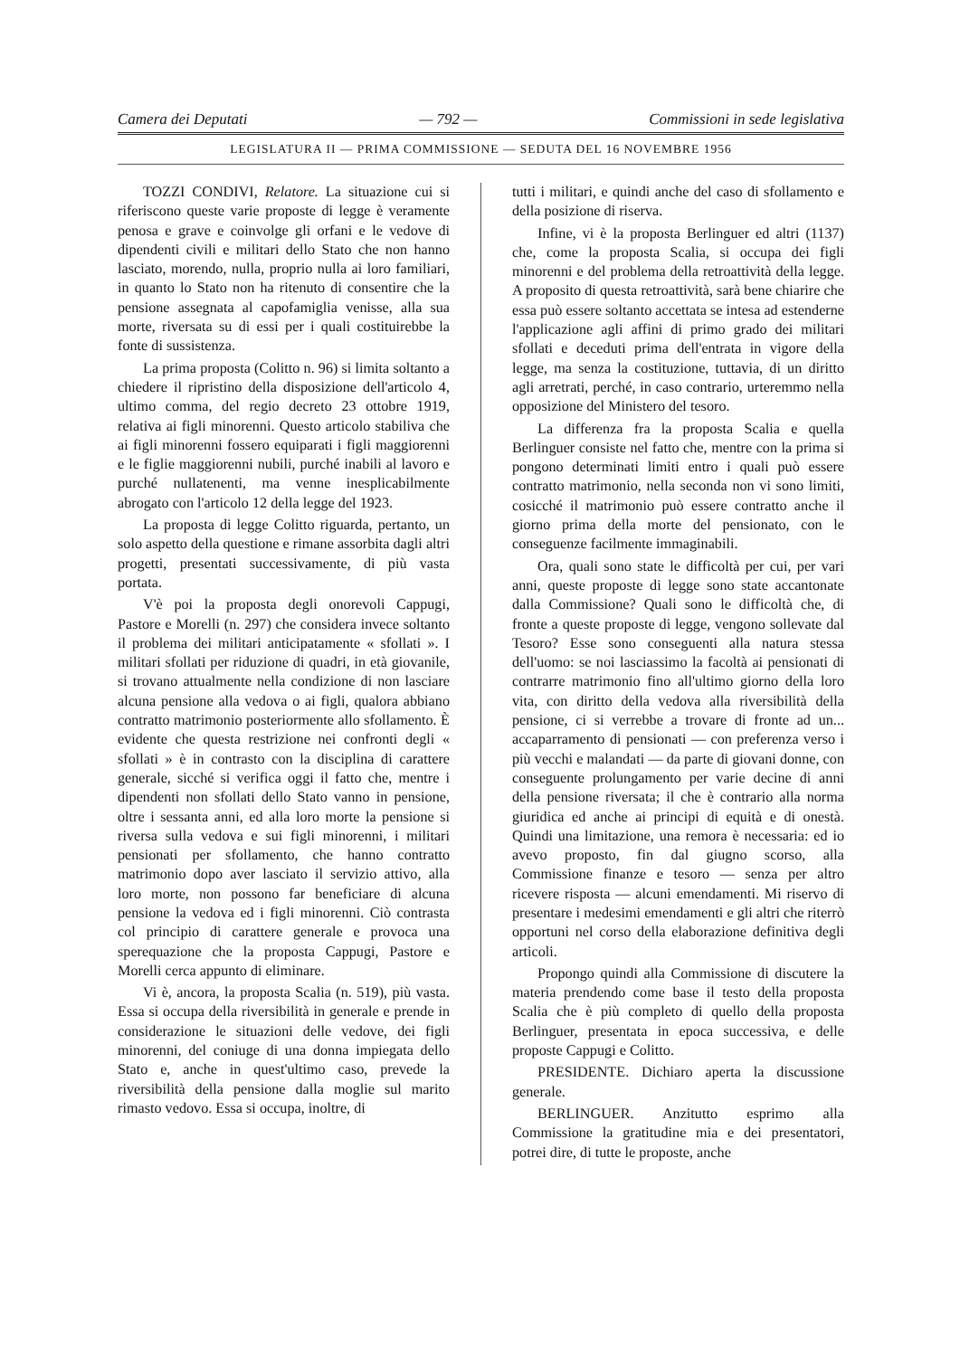Camera dei Deputati — 792 — Commissioni in sede legislativa
LEGISLATURA II — PRIMA COMMISSIONE — SEDUTA DEL 16 NOVEMBRE 1956
TOZZI CONDIVI, Relatore. La situazione cui si riferiscono queste varie proposte di legge è veramente penosa e grave e coinvolge gli orfani e le vedove di dipendenti civili e militari dello Stato che non hanno lasciato, morendo, nulla, proprio nulla ai loro familiari, in quanto lo Stato non ha ritenuto di consentire che la pensione assegnata al capofamiglia venisse, alla sua morte, riversata su di essi per i quali costituirebbe la fonte di sussistenza.
La prima proposta (Colitto n. 96) si limita soltanto a chiedere il ripristino della disposizione dell'articolo 4, ultimo comma, del regio decreto 23 ottobre 1919, relativa ai figli minorenni. Questo articolo stabiliva che ai figli minorenni fossero equiparati i figli maggiorenni e le figlie maggiorenni nubili, purché inabili al lavoro e purché nullatenenti, ma venne inesplicabilmente abrogato con l'articolo 12 della legge del 1923.
La proposta di legge Colitto riguarda, pertanto, un solo aspetto della questione e rimane assorbita dagli altri progetti, presentati successivamente, di più vasta portata.
V'è poi la proposta degli onorevoli Cappugi, Pastore e Morelli (n. 297) che considera invece soltanto il problema dei militari anticipatamente « sfollati ». I militari sfollati per riduzione di quadri, in età giovanile, si trovano attualmente nella condizione di non lasciare alcuna pensione alla vedova o ai figli, qualora abbiano contratto matrimonio posteriormente allo sfollamento. È evidente che questa restrizione nei confronti degli « sfollati » è in contrasto con la disciplina di carattere generale, sicché si verifica oggi il fatto che, mentre i dipendenti non sfollati dello Stato vanno in pensione, oltre i sessanta anni, ed alla loro morte la pensione si riversa sulla vedova e sui figli minorenni, i militari pensionati per sfollamento, che hanno contratto matrimonio dopo aver lasciato il servizio attivo, alla loro morte, non possono far beneficiare di alcuna pensione la vedova ed i figli minorenni. Ciò contrasta col principio di carattere generale e provoca una sperequazione che la proposta Cappugi, Pastore e Morelli cerca appunto di eliminare.
Vi è, ancora, la proposta Scalia (n. 519), più vasta. Essa si occupa della riversibilità in generale e prende in considerazione le situazioni delle vedove, dei figli minorenni, del coniuge di una donna impiegata dello Stato e, anche in quest'ultimo caso, prevede la riversibilità della pensione dalla moglie sul marito rimasto vedovo. Essa si occupa, inoltre, di
tutti i militari, e quindi anche del caso di sfollamento e della posizione di riserva.
Infine, vi è la proposta Berlinguer ed altri (1137) che, come la proposta Scalia, si occupa dei figli minorenni e del problema della retroattività della legge. A proposito di questa retroattività, sarà bene chiarire che essa può essere soltanto accettata se intesa ad estenderne l'applicazione agli affini di primo grado dei militari sfollati e deceduti prima dell'entrata in vigore della legge, ma senza la costituzione, tuttavia, di un diritto agli arretrati, perché, in caso contrario, urteremmo nella opposizione del Ministero del tesoro.
La differenza fra la proposta Scalia e quella Berlinguer consiste nel fatto che, mentre con la prima si pongono determinati limiti entro i quali può essere contratto matrimonio, nella seconda non vi sono limiti, cosicché il matrimonio può essere contratto anche il giorno prima della morte del pensionato, con le conseguenze facilmente immaginabili.
Ora, quali sono state le difficoltà per cui, per vari anni, queste proposte di legge sono state accantonate dalla Commissione? Quali sono le difficoltà che, di fronte a queste proposte di legge, vengono sollevate dal Tesoro? Esse sono conseguenti alla natura stessa dell'uomo: se noi lasciassimo la facoltà ai pensionati di contrarre matrimonio fino all'ultimo giorno della loro vita, con diritto della vedova alla riversibilità della pensione, ci si verrebbe a trovare di fronte ad un... accaparramento di pensionati — con preferenza verso i più vecchi e malandati — da parte di giovani donne, con conseguente prolungamento per varie decine di anni della pensione riversata; il che è contrario alla norma giuridica ed anche ai principi di equità e di onestà. Quindi una limitazione, una remora è necessaria: ed io avevo proposto, fin dal giugno scorso, alla Commissione finanze e tesoro — senza per altro ricevere risposta — alcuni emendamenti. Mi riservo di presentare i medesimi emendamenti e gli altri che riterrò opportuni nel corso della elaborazione definitiva degli articoli.
Propongo quindi alla Commissione di discutere la materia prendendo come base il testo della proposta Scalia che è più completo di quello della proposta Berlinguer, presentata in epoca successiva, e delle proposte Cappugi e Colitto.
PRESIDENTE. Dichiaro aperta la discussione generale.
BERLINGUER. Anzitutto esprimo alla Commissione la gratitudine mia e dei presentatori, potrei dire, di tutte le proposte, anche